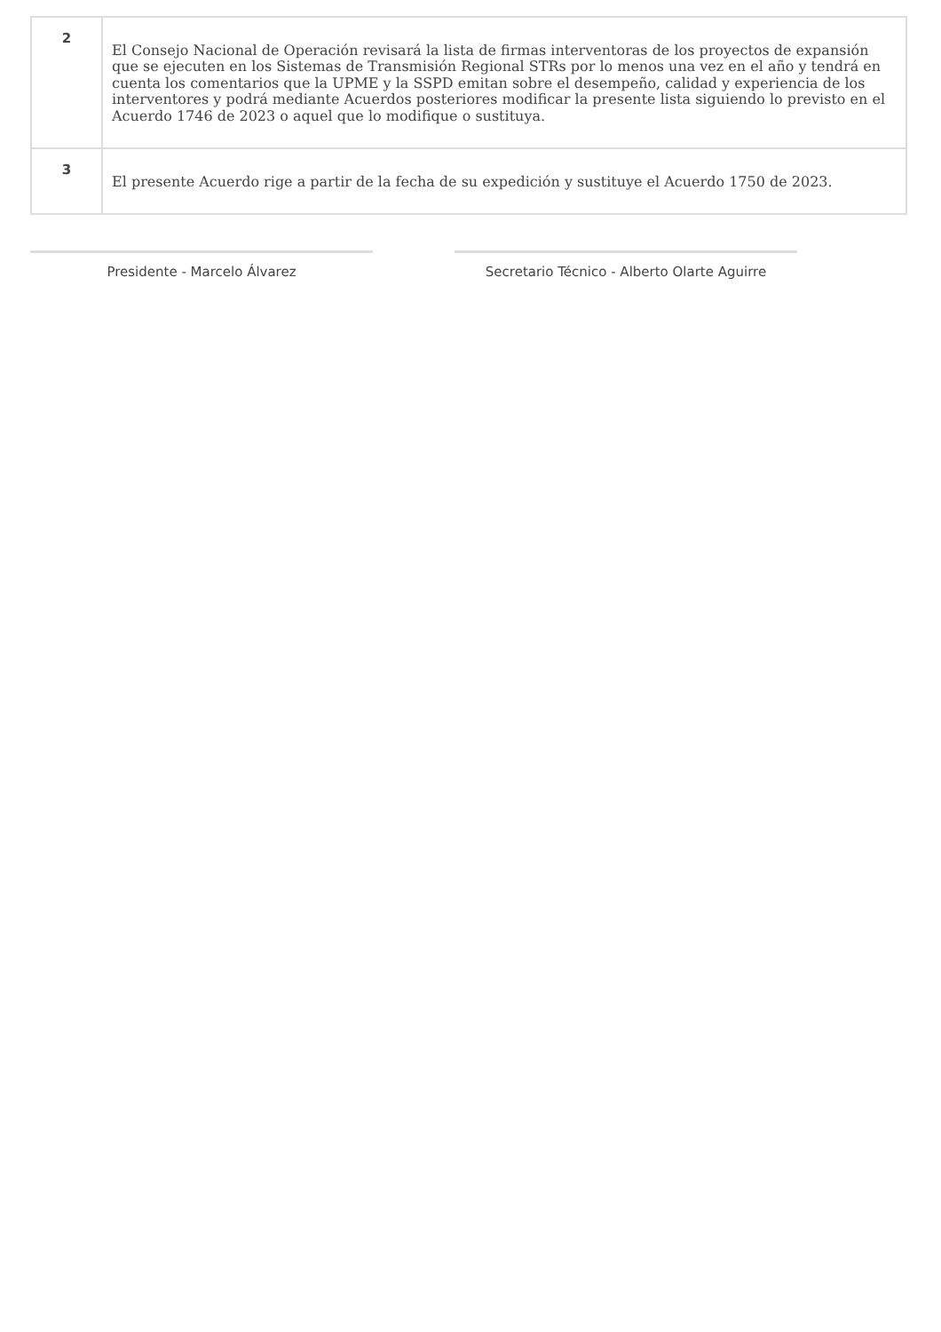| 2 | El Consejo Nacional de Operación revisará la lista de firmas interventoras de los proyectos de expansión que se ejecuten en los Sistemas de Transmisión Regional STRs por lo menos una vez en el año y tendrá en cuenta los comentarios que la UPME y la SSPD emitan sobre el desempeño, calidad y experiencia de los interventores y podrá mediante Acuerdos posteriores modificar la presente lista siguiendo lo previsto en el Acuerdo 1746 de 2023 o aquel que lo modifique o sustituya. |
| 3 | El presente Acuerdo rige a partir de la fecha de su expedición y sustituye el Acuerdo 1750 de 2023. |
Presidente - Marcelo Álvarez Secretario Técnico - Alberto Olarte Aguirre